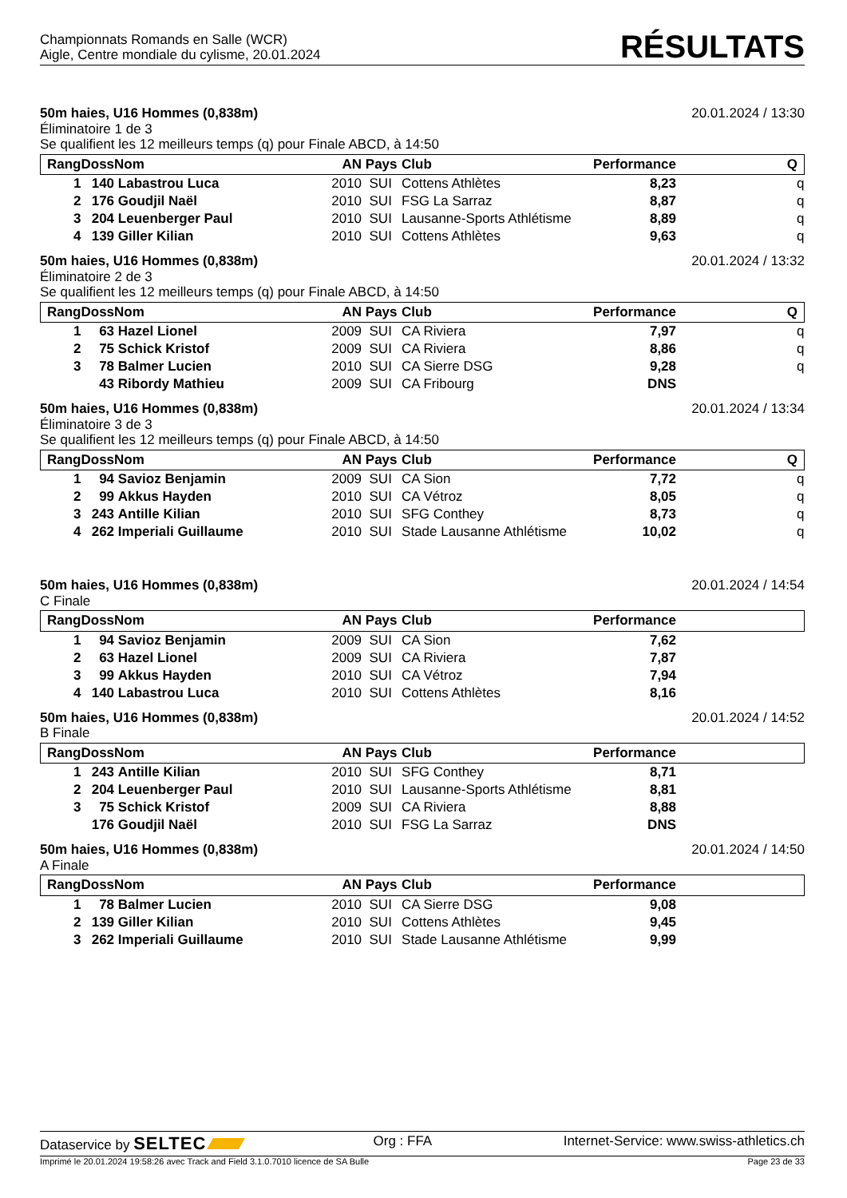Championnats Romands en Salle (WCR)
Aigle, Centre mondiale du cylisme, 20.01.2024
RÉSULTATS
50m haies, U16 Hommes (0,838m) 20.01.2024 / 13:30
Éliminatoire 1 de 3
Se qualifient les 12 meilleurs temps (q) pour Finale ABCD, à 14:50
| Rang | Doss | Nom | AN | Pays | Club | Performance | Q |
| --- | --- | --- | --- | --- | --- | --- | --- |
| 1 | 140 | Labastrou Luca | 2010 | SUI | Cottens Athlètes | 8,23 | q |
| 2 | 176 | Goudjil Naël | 2010 | SUI | FSG La Sarraz | 8,87 | q |
| 3 | 204 | Leuenberger Paul | 2010 | SUI | Lausanne-Sports Athlétisme | 8,89 | q |
| 4 | 139 | Giller Kilian | 2010 | SUI | Cottens Athlètes | 9,63 | q |
50m haies, U16 Hommes (0,838m) 20.01.2024 / 13:32
Éliminatoire 2 de 3
Se qualifient les 12 meilleurs temps (q) pour Finale ABCD, à 14:50
| Rang | Doss | Nom | AN | Pays | Club | Performance | Q |
| --- | --- | --- | --- | --- | --- | --- | --- |
| 1 | 63 | Hazel Lionel | 2009 | SUI | CA Riviera | 7,97 | q |
| 2 | 75 | Schick Kristof | 2009 | SUI | CA Riviera | 8,86 | q |
| 3 | 78 | Balmer Lucien | 2010 | SUI | CA Sierre DSG | 9,28 | q |
| | 43 | Ribordy Mathieu | 2009 | SUI | CA Fribourg | DNS | |
50m haies, U16 Hommes (0,838m) 20.01.2024 / 13:34
Éliminatoire 3 de 3
Se qualifient les 12 meilleurs temps (q) pour Finale ABCD, à 14:50
| Rang | Doss | Nom | AN | Pays | Club | Performance | Q |
| --- | --- | --- | --- | --- | --- | --- | --- |
| 1 | 94 | Savioz Benjamin | 2009 | SUI | CA Sion | 7,72 | q |
| 2 | 99 | Akkus Hayden | 2010 | SUI | CA Vétroz | 8,05 | q |
| 3 | 243 | Antille Kilian | 2010 | SUI | SFG Conthey | 8,73 | q |
| 4 | 262 | Imperiali Guillaume | 2010 | SUI | Stade Lausanne Athlétisme | 10,02 | q |
50m haies, U16 Hommes (0,838m) 20.01.2024 / 14:54
C Finale
| Rang | Doss | Nom | AN | Pays | Club | Performance | |
| --- | --- | --- | --- | --- | --- | --- | --- |
| 1 | 94 | Savioz Benjamin | 2009 | SUI | CA Sion | 7,62 | |
| 2 | 63 | Hazel Lionel | 2009 | SUI | CA Riviera | 7,87 | |
| 3 | 99 | Akkus Hayden | 2010 | SUI | CA Vétroz | 7,94 | |
| 4 | 140 | Labastrou Luca | 2010 | SUI | Cottens Athlètes | 8,16 | |
50m haies, U16 Hommes (0,838m) 20.01.2024 / 14:52
B Finale
| Rang | Doss | Nom | AN | Pays | Club | Performance | |
| --- | --- | --- | --- | --- | --- | --- | --- |
| 1 | 243 | Antille Kilian | 2010 | SUI | SFG Conthey | 8,71 | |
| 2 | 204 | Leuenberger Paul | 2010 | SUI | Lausanne-Sports Athlétisme | 8,81 | |
| 3 | 75 | Schick Kristof | 2009 | SUI | CA Riviera | 8,88 | |
| | 176 | Goudjil Naël | 2010 | SUI | FSG La Sarraz | DNS | |
50m haies, U16 Hommes (0,838m) 20.01.2024 / 14:50
A Finale
| Rang | Doss | Nom | AN | Pays | Club | Performance | |
| --- | --- | --- | --- | --- | --- | --- | --- |
| 1 | 78 | Balmer Lucien | 2010 | SUI | CA Sierre DSG | 9,08 | |
| 2 | 139 | Giller Kilian | 2010 | SUI | Cottens Athlètes | 9,45 | |
| 3 | 262 | Imperiali Guillaume | 2010 | SUI | Stade Lausanne Athlétisme | 9,99 | |
Dataservice by SELTEC Org : FFA Internet-Service: www.swiss-athletics.ch
Imprimé le 20.01.2024 19:58:26 avec Track and Field 3.1.0.7010 licence de SA Bulle Page 23 de 33